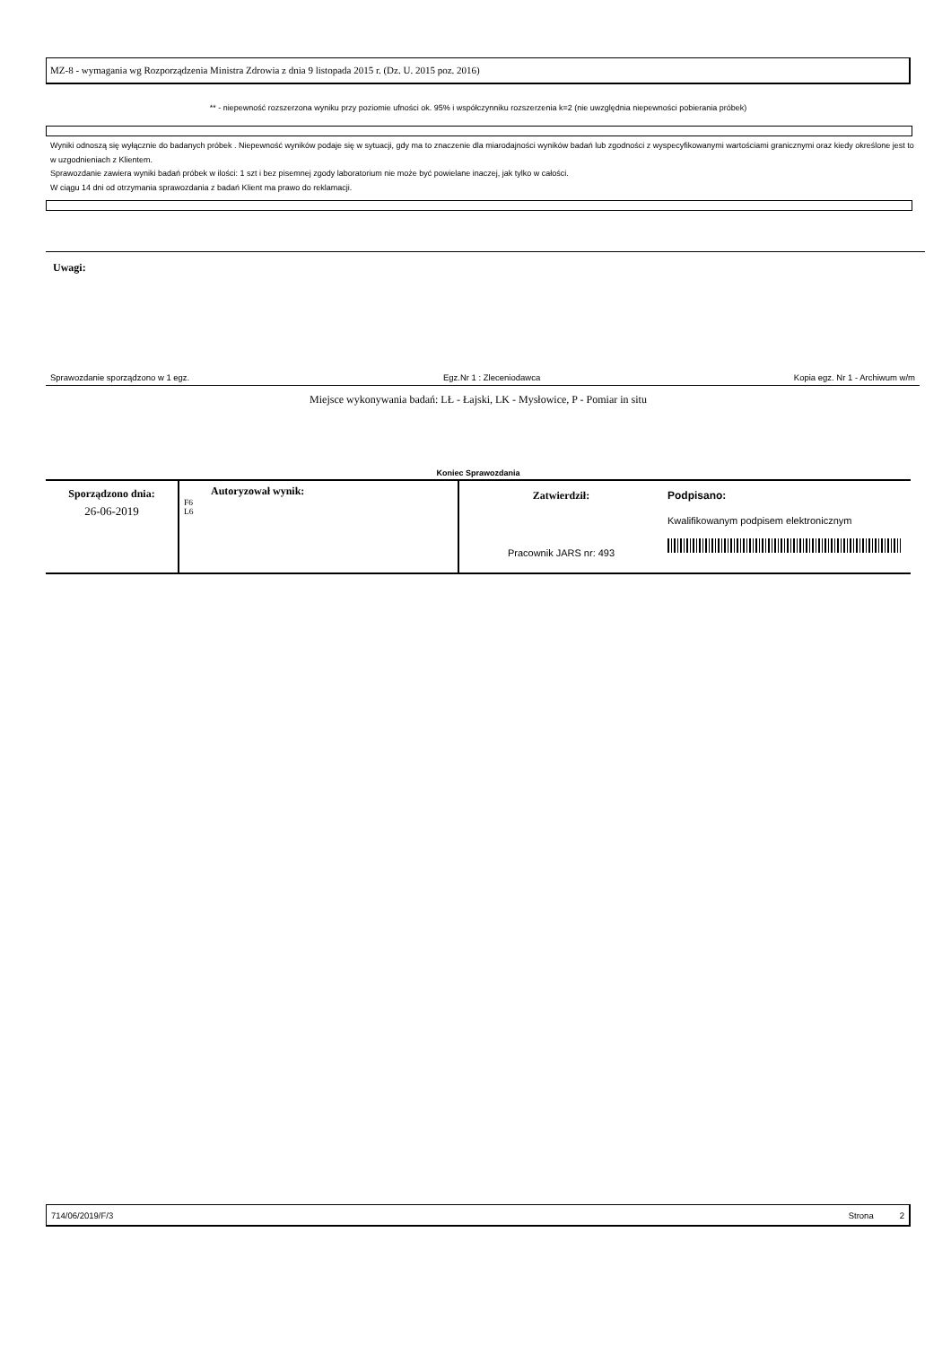MZ-8 - wymagania wg Rozporządzenia Ministra Zdrowia z dnia 9 listopada 2015 r. (Dz. U. 2015 poz. 2016)
** - niepewność rozszerzona wyniku przy poziomie ufności ok. 95% i współczynniku rozszerzenia k=2 (nie uwzględnia niepewności pobierania próbek)
Wyniki odnoszą się wyłącznie do badanych próbek . Niepewność wyników podaje się w sytuacji, gdy ma to znaczenie dla miarodajności wyników badań lub zgodności z wyspecyfikowanymi wartościami granicznymi oraz kiedy określone jest to w uzgodnieniach z Klientem.
Sprawozdanie zawiera wyniki badań próbek w ilości: 1 szt i bez pisemnej zgody laboratorium nie może być powielane inaczej, jak tylko w całości.
W ciągu 14 dni od otrzymania sprawozdania z badań Klient ma prawo do reklamacji.
Uwagi:
Sprawozdanie sporządzono w 1 egz. Egz.Nr 1 : Zleceniodawca Kopia egz. Nr 1 - Archiwum w/m
Miejsce wykonywania badań: LŁ - Łajski, LK - Mysłowice, P - Pomiar in situ
Koniec Sprawozdania
| Sporządzono dnia: 26-06-2019 | Autoryzował wynik: F6 L6 | Zatwierdził: Pracownik JARS nr: 493 | Podpisano: Kwalifikowanym podpisem elektronicznym |
714/06/2019/F/3 Strona 2